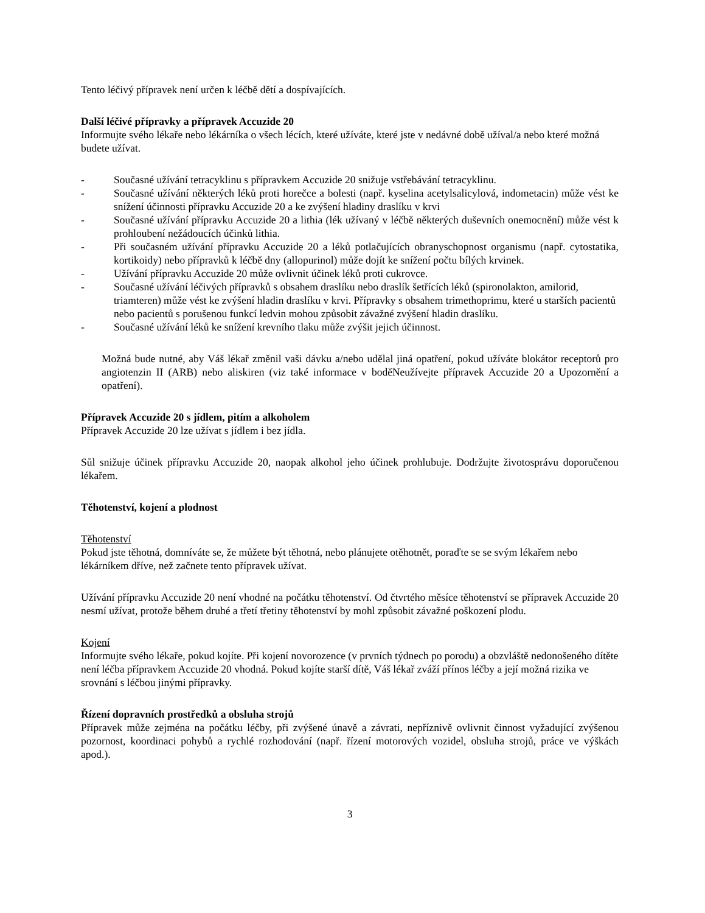Tento léčivý přípravek není určen k léčbě dětí a dospívajících.
Další léčivé přípravky a přípravek Accuzide 20
Informujte svého lékaře nebo lékárníka o všech lécích, které užíváte, které jste v nedávné době užíval/a nebo které možná budete užívat.
- Současné užívání tetracyklinu s přípravkem Accuzide 20 snižuje vstřebávání tetracyklinu.
- Současné užívání některých léků proti horečce a bolesti (např. kyselina acetylsalicylová, indometacin) může vést ke snížení účinnosti přípravku Accuzide 20 a ke zvýšení hladiny draslíku v krvi
- Současné užívání přípravku Accuzide 20 a lithia (lék užívaný v léčbě některých duševních onemocnění) může vést k prohloubení nežádoucích účinků lithia.
- Při současném užívání přípravku Accuzide 20 a léků potlačujících obranyschopnost organismu (např. cytostatika, kortikoidy) nebo přípravků k léčbě dny (allopurinol) může dojít ke snížení počtu bílých krvinek.
- Užívání přípravku Accuzide 20 může ovlivnit účinek léků proti cukrovce.
- Současné užívání léčivých přípravků s obsahem draslíku nebo draslík šetřících léků (spironolakton, amilorid, triamteren) může vést ke zvýšení hladin draslíku v krvi. Přípravky s obsahem trimethoprimu, které u starších pacientů nebo pacientů s porušenou funkcí ledvin mohou způsobit závažné zvýšení hladin draslíku.
- Současné užívání léků ke snížení krevního tlaku může zvýšit jejich účinnost.
Možná bude nutné, aby Váš lékař změnil vaši dávku a/nebo udělal jiná opatření, pokud užíváte blokátor receptorů pro angiotenzin II (ARB) nebo aliskiren (viz také informace v boděNeužívejte přípravek Accuzide 20 a Upozornění a opatření).
Přípravek Accuzide 20 s jídlem, pitím a alkoholem
Přípravek Accuzide 20 lze užívat s jídlem i bez jídla.
Sůl snižuje účinek přípravku Accuzide 20, naopak alkohol jeho účinek prohlubuje. Dodržujte životosprávu doporučenou lékařem.
Těhotenství, kojení a plodnost
Těhotenství
Pokud jste těhotná, domníváte se, že můžete být těhotná, nebo plánujete otěhotnět, poraďte se se svým lékařem nebo lékárníkem dříve, než začnete tento přípravek užívat.
Užívání přípravku Accuzide 20 není vhodné na počátku těhotenství. Od čtvrtého měsíce těhotenství se přípravek Accuzide 20 nesmí užívat, protože během druhé a třetí třetiny těhotenství by mohl způsobit závažné poškození plodu.
Kojení
Informujte svého lékaře, pokud kojíte. Při kojení novorozence (v prvních týdnech po porodu) a obzvláště nedonošeného dítěte není léčba přípravkem Accuzide 20 vhodná. Pokud kojíte starší dítě, Váš lékař zváží přínos léčby a její možná rizika ve srovnání s léčbou jinými přípravky.
Řízení dopravních prostředků a obsluha strojů
Přípravek může zejména na počátku léčby, při zvýšené únavě a závrati, nepříznivě ovlivnit činnost vyžadující zvýšenou pozornost, koordinaci pohybů a rychlé rozhodování (např. řízení motorových vozidel, obsluha strojů, práce ve výškách apod.).
3